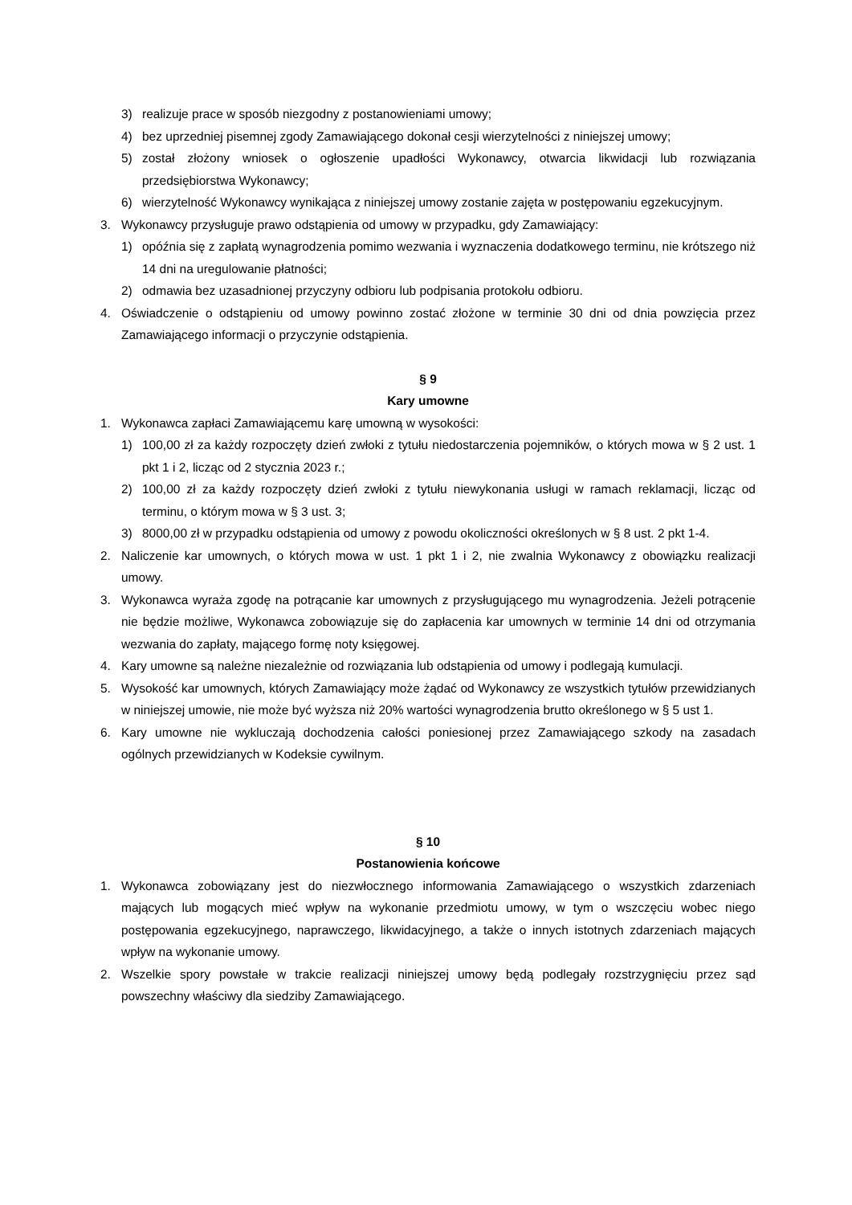3) realizuje prace w sposób niezgodny z postanowieniami umowy;
4) bez uprzedniej pisemnej zgody Zamawiającego dokonał cesji wierzytelności z niniejszej umowy;
5) został złożony wniosek o ogłoszenie upadłości Wykonawcy, otwarcia likwidacji lub rozwiązania przedsiębiorstwa Wykonawcy;
6) wierzytelność Wykonawcy wynikająca z niniejszej umowy zostanie zajęta w postępowaniu egzekucyjnym.
3. Wykonawcy przysługuje prawo odstąpienia od umowy w przypadku, gdy Zamawiający:
1) opóźnia się z zapłatą wynagrodzenia pomimo wezwania i wyznaczenia dodatkowego terminu, nie krótszego niż 14 dni na uregulowanie płatności;
2) odmawia bez uzasadnionej przyczyny odbioru lub podpisania protokołu odbioru.
4. Oświadczenie o odstąpieniu od umowy powinno zostać złożone w terminie 30 dni od dnia powzięcia przez Zamawiającego informacji o przyczynie odstąpienia.
§ 9
Kary umowne
1. Wykonawca zapłaci Zamawiającemu karę umowną w wysokości:
1) 100,00 zł za każdy rozpoczęty dzień zwłoki z tytułu niedostarczenia pojemników, o których mowa w § 2 ust. 1 pkt 1 i 2, licząc od 2 stycznia 2023 r.;
2) 100,00 zł za każdy rozpoczęty dzień zwłoki z tytułu niewykonania usługi w ramach reklamacji, licząc od terminu, o którym mowa w § 3 ust. 3;
3) 8000,00 zł w przypadku odstąpienia od umowy z powodu okoliczności określonych w § 8 ust. 2 pkt 1-4.
2. Naliczenie kar umownych, o których mowa w ust. 1 pkt 1 i 2, nie zwalnia Wykonawcy z obowiązku realizacji umowy.
3. Wykonawca wyraża zgodę na potrącanie kar umownych z przysługującego mu wynagrodzenia. Jeżeli potrącenie nie będzie możliwe, Wykonawca zobowiązuje się do zapłacenia kar umownych w terminie 14 dni od otrzymania wezwania do zapłaty, mającego formę noty księgowej.
4. Kary umowne są należne niezależnie od rozwiązania lub odstąpienia od umowy i podlegają kumulacji.
5. Wysokość kar umownych, których Zamawiający może żądać od Wykonawcy ze wszystkich tytułów przewidzianych w niniejszej umowie, nie może być wyższa niż 20% wartości wynagrodzenia brutto określonego w § 5 ust 1.
6. Kary umowne nie wykluczają dochodzenia całości poniesionej przez Zamawiającego szkody na zasadach ogólnych przewidzianych w Kodeksie cywilnym.
§ 10
Postanowienia końcowe
1. Wykonawca zobowiązany jest do niezwłocznego informowania Zamawiającego o wszystkich zdarzeniach mających lub mogących mieć wpływ na wykonanie przedmiotu umowy, w tym o wszczęciu wobec niego postępowania egzekucyjnego, naprawczego, likwidacyjnego, a także o innych istotnych zdarzeniach mających wpływ na wykonanie umowy.
2. Wszelkie spory powstałe w trakcie realizacji niniejszej umowy będą podlegały rozstrzygnięciu przez sąd powszechny właściwy dla siedziby Zamawiającego.